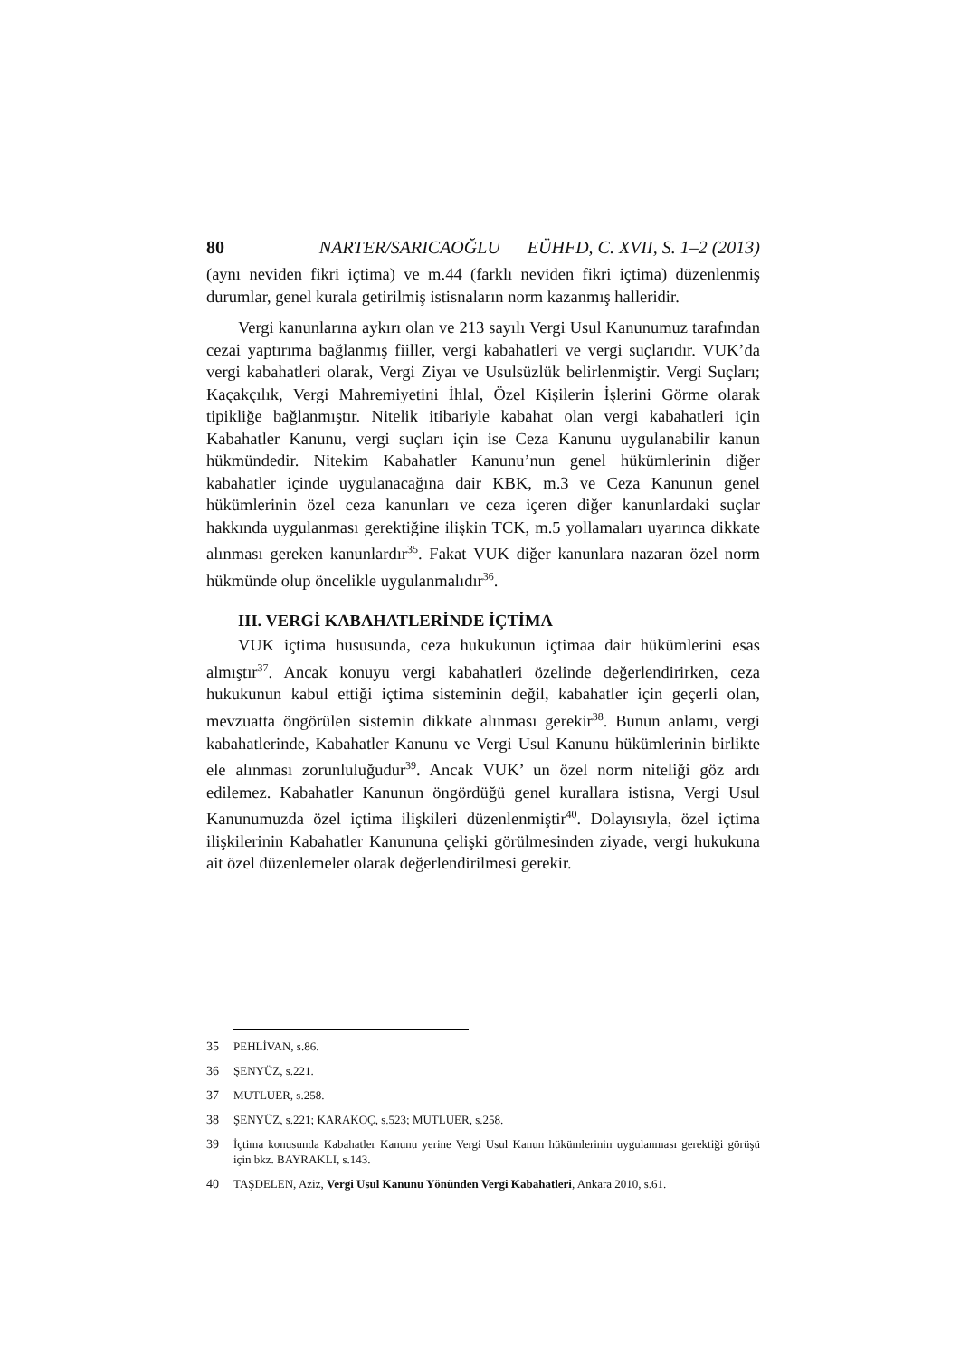80 NARTER/SARICAOĞLU EÜHFD, C. XVII, S. 1–2 (2013)
(aynı neviden fikri içtima) ve m.44 (farklı neviden fikri içtima) düzenlenmiş durumlar, genel kurala getirilmiş istisnaların norm kazanmış halleridir.
Vergi kanunlarına aykırı olan ve 213 sayılı Vergi Usul Kanunumuz tarafından cezai yaptırıma bağlanmış fiiller, vergi kabahatleri ve vergi suçlarıdır. VUK’da vergi kabahatleri olarak, Vergi Ziyaı ve Usulsüzlük belirlenmiştir. Vergi Suçları; Kaçakçılık, Vergi Mahremiyetini İhlal, Özel Kişilerin İşlerini Görme olarak tipikliğe bağlanmıştır. Nitelik itibariyle kabahat olan vergi kabahatleri için Kabahatler Kanunu, vergi suçları için ise Ceza Kanunu uygulanabilir kanun hükmündedir. Nitekim Kabahatler Kanunu’nun genel hükümlerinin diğer kabahatler içinde uygulanacağına dair KBK, m.3 ve Ceza Kanunun genel hükümlerinin özel ceza kanunları ve ceza içeren diğer kanunlardaki suçlar hakkında uygulanması gerektiğine ilişkin TCK, m.5 yollamaları uyarınca dikkate alınması gereken kanunlardır<sup>35</sup>. Fakat VUK diğer kanunlara nazaran özel norm hükmünde olup öncelikle uygulanmalıdır<sup>36</sup>.
III. VERGİ KABAHATLERİNDE İÇTİMA
VUK içtima hususunda, ceza hukukunun içtimaa dair hükümlerini esas almıştır<sup>37</sup>. Ancak konuyu vergi kabahatleri özelinde değerlendirirken, ceza hukukunun kabul ettiği içtima sisteminin değil, kabahatler için geçerli olan, mevzuatta öngörülen sistemin dikkate alınması gerekir<sup>38</sup>. Bunun anlamı, vergi kabahatlerinde, Kabahatler Kanunu ve Vergi Usul Kanunu hükümlerinin birlikte ele alınması zorunluluğudur<sup>39</sup>. Ancak VUK’ un özel norm niteliği göz ardı edilemez. Kabahatler Kanunun öngördüğü genel kurallara istisna, Vergi Usul Kanunumuzda özel içtima ilişkileri düzenlenmiştir<sup>40</sup>. Dolayısıyla, özel içtima ilişkilerinin Kabahatler Kanununa çelişki görülmesinden ziyade, vergi hukukuna ait özel düzenlemeler olarak değerlendirilmesi gerekir.
35 PEHLİVAN, s.86.
36 ŞENYÜZ, s.221.
37 MUTLUER, s.258.
38 ŞENYÜZ, s.221; KARAKOÇ, s.523; MUTLUER, s.258.
39 İçtima konusunda Kabahatler Kanunu yerine Vergi Usul Kanun hükümlerinin uygulanması gerektiği görüşü için bkz. BAYRAKLI, s.143.
40 TAŞDELEN, Aziz, Vergi Usul Kanunu Yönünden Vergi Kabahatleri, Ankara 2010, s.61.